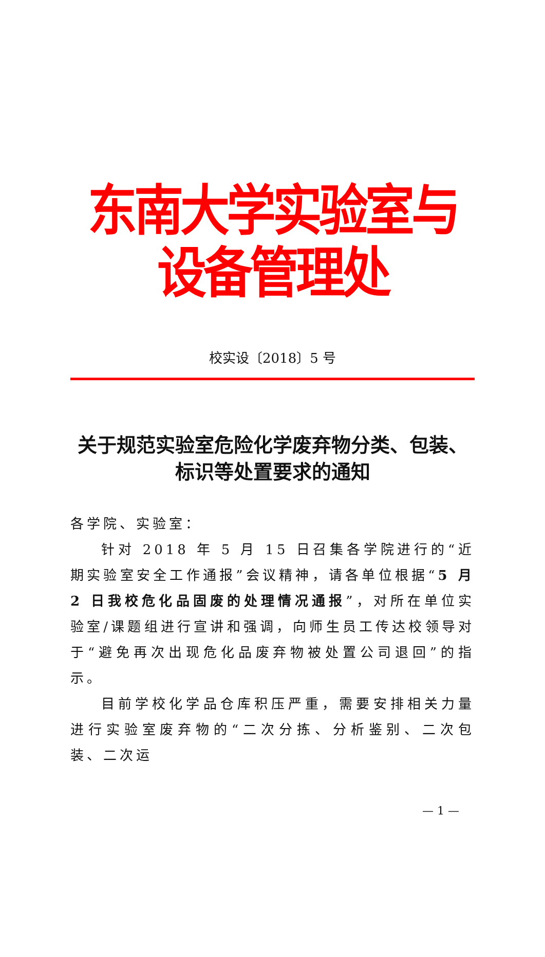东南大学实验室与设备管理处
校实设〔2018〕5 号
关于规范实验室危险化学废弃物分类、包装、
标识等处置要求的通知
各学院、实验室：
针对 2018 年 5 月 15 日召集各学院进行的“近期实验室安全工作通报”会议精神，请各单位根据“5 月 2 日我校危化品固废的处理情况通报”，对所在单位实验室/课题组进行宣讲和强调，向师生员工传达校领导对于“避免再次出现危化品废弃物被处置公司退回”的指示。
目前学校化学品仓库积压严重，需要安排相关力量进行实验室废弃物的“二次分拣、分析鉴别、二次包装、二次运
— 1 —